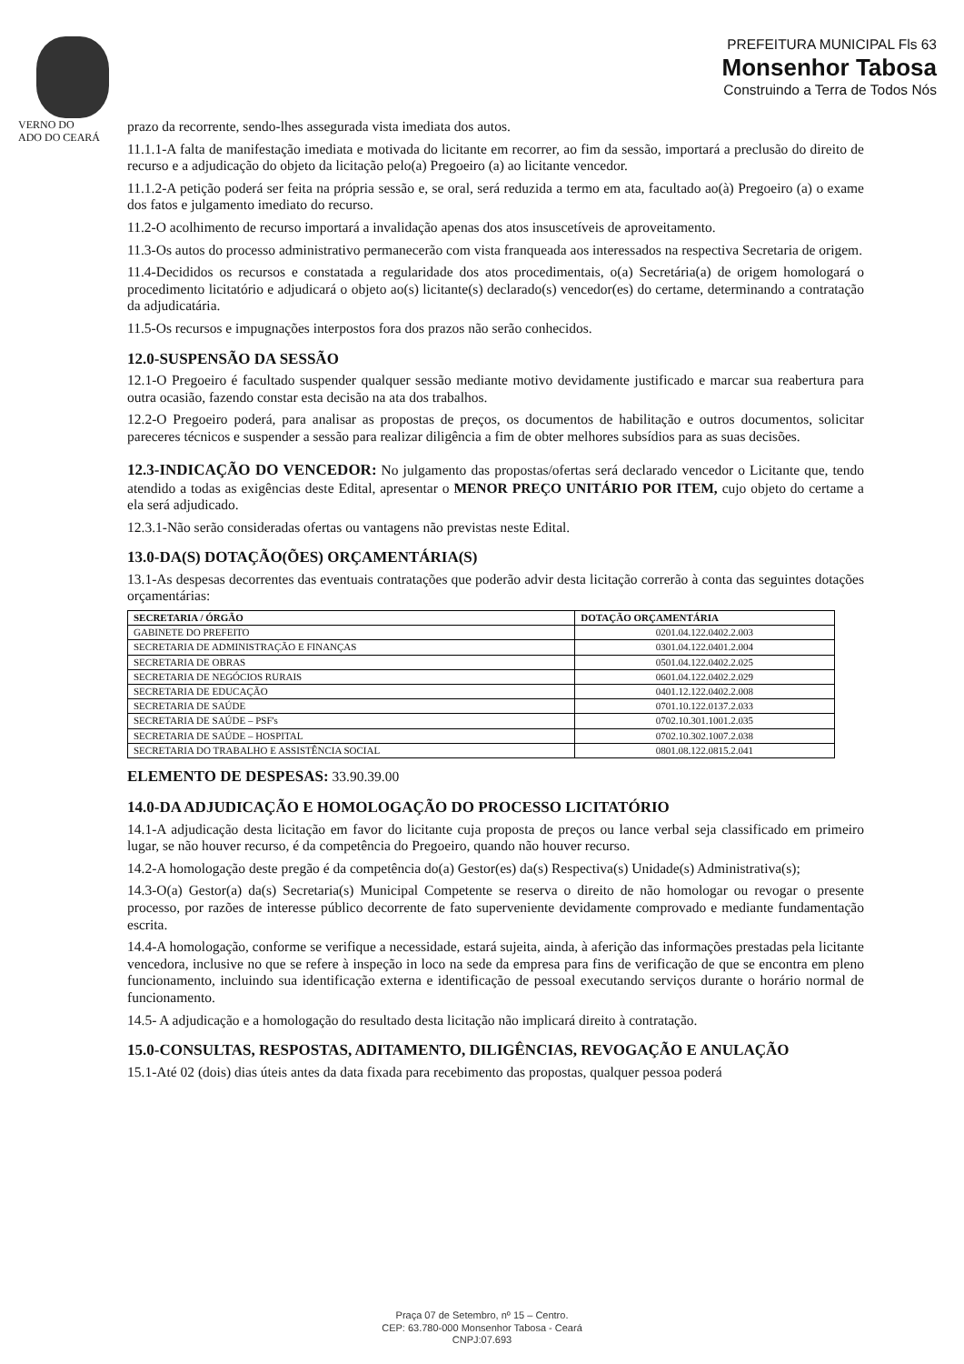VERNO DO
ADO DO CEARÁ
PREFEITURA MUNICIPAL Fls 63
Monsenhor Tabosa
Construindo a Terra de Todos Nós
prazo da recorrente, sendo-lhes assegurada vista imediata dos autos.
11.1.1-A falta de manifestação imediata e motivada do licitante em recorrer, ao fim da sessão, importará a preclusão do direito de recurso e a adjudicação do objeto da licitação pelo(a) Pregoeiro (a) ao licitante vencedor.
11.1.2-A petição poderá ser feita na própria sessão e, se oral, será reduzida a termo em ata, facultado ao(à) Pregoeiro (a) o exame dos fatos e julgamento imediato do recurso.
11.2-O acolhimento de recurso importará a invalidação apenas dos atos insuscetíveis de aproveitamento.
11.3-Os autos do processo administrativo permanecerão com vista franqueada aos interessados na respectiva Secretaria de origem.
11.4-Decididos os recursos e constatada a regularidade dos atos procedimentais, o(a) Secretária(a) de origem homologará o procedimento licitatório e adjudicará o objeto ao(s) licitante(s) declarado(s) vencedor(es) do certame, determinando a contratação da adjudicatária.
11.5-Os recursos e impugnações interpostos fora dos prazos não serão conhecidos.
12.0-SUSPENSÃO DA SESSÃO
12.1-O Pregoeiro é facultado suspender qualquer sessão mediante motivo devidamente justificado e marcar sua reabertura para outra ocasião, fazendo constar esta decisão na ata dos trabalhos.
12.2-O Pregoeiro poderá, para analisar as propostas de preços, os documentos de habilitação e outros documentos, solicitar pareceres técnicos e suspender a sessão para realizar diligência a fim de obter melhores subsídios para as suas decisões.
12.3-INDICAÇÃO DO VENCEDOR: No julgamento das propostas/ofertas será declarado vencedor o Licitante que, tendo atendido a todas as exigências deste Edital, apresentar o MENOR PREÇO UNITÁRIO POR ITEM, cujo objeto do certame a ela será adjudicado.
12.3.1-Não serão consideradas ofertas ou vantagens não previstas neste Edital.
13.0-DA(S) DOTAÇÃO(ÕES) ORÇAMENTÁRIA(S)
13.1-As despesas decorrentes das eventuais contratações que poderão advir desta licitação correrão à conta das seguintes dotações orçamentárias:
| SECRETARIA / ÓRGÃO | DOTAÇÃO ORÇAMENTÁRIA |
| --- | --- |
| GABINETE DO PREFEITO | 0201.04.122.0402.2.003 |
| SECRETARIA DE ADMINISTRAÇÃO E FINANÇAS | 0301.04.122.0401.2.004 |
| SECRETARIA DE OBRAS | 0501.04.122.0402.2.025 |
| SECRETARIA DE NEGÓCIOS RURAIS | 0601.04.122.0402.2.029 |
| SECRETARIA DE EDUCAÇÃO | 0401.12.122.0402.2.008 |
| SECRETARIA DE SAÚDE | 0701.10.122.0137.2.033 |
| SECRETARIA DE SAÚDE – PSF's | 0702.10.301.1001.2.035 |
| SECRETARIA DE SAÚDE – HOSPITAL | 0702.10.302.1007.2.038 |
| SECRETARIA DO TRABALHO E ASSISTÊNCIA SOCIAL | 0801.08.122.0815.2.041 |
ELEMENTO DE DESPESAS: 33.90.39.00
14.0-DA ADJUDICAÇÃO E HOMOLOGAÇÃO DO PROCESSO LICITATÓRIO
14.1-A adjudicação desta licitação em favor do licitante cuja proposta de preços ou lance verbal seja classificado em primeiro lugar, se não houver recurso, é da competência do Pregoeiro, quando não houver recurso.
14.2-A homologação deste pregão é da competência do(a) Gestor(es) da(s) Respectiva(s) Unidade(s) Administrativa(s);
14.3-O(a) Gestor(a) da(s) Secretaria(s) Municipal Competente se reserva o direito de não homologar ou revogar o presente processo, por razões de interesse público decorrente de fato superveniente devidamente comprovado e mediante fundamentação escrita.
14.4-A homologação, conforme se verifique a necessidade, estará sujeita, ainda, à aferição das informações prestadas pela licitante vencedora, inclusive no que se refere à inspeção in loco na sede da empresa para fins de verificação de que se encontra em pleno funcionamento, incluindo sua identificação externa e identificação de pessoal executando serviços durante o horário normal de funcionamento.
14.5- A adjudicação e a homologação do resultado desta licitação não implicará direito à contratação.
15.0-CONSULTAS, RESPOSTAS, ADITAMENTO, DILIGÊNCIAS, REVOGAÇÃO E ANULAÇÃO
15.1-Até 02 (dois) dias úteis antes da data fixada para recebimento das propostas, qualquer pessoa poderá
Praça 07 de Setembro, nº 15 – Centro.
CEP: 63.780-000 Monsenhor Tabosa - Ceará
CNPJ:07.693